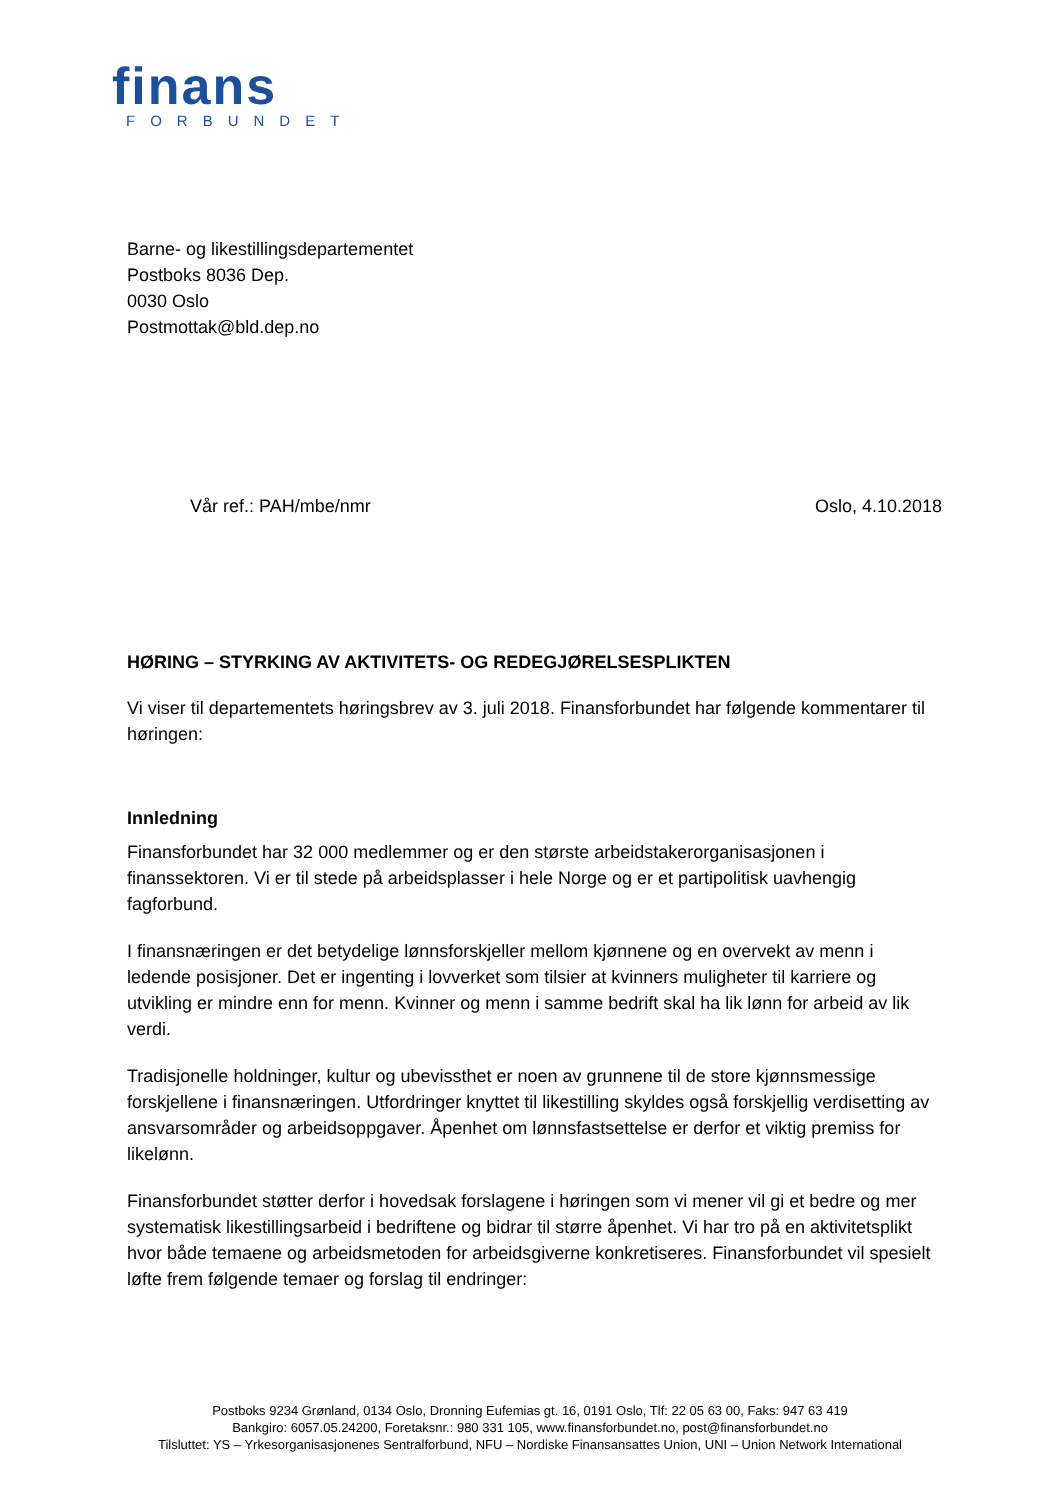finans
FORBUNDET
Barne- og likestillingsdepartementet
Postboks 8036 Dep.
0030 Oslo
Postmottak@bld.dep.no
Vår ref.: PAH/mbe/nmr Oslo, 4.10.2018
HØRING – STYRKING AV AKTIVITETS- OG REDEGJØRELSESPLIKTEN
Vi viser til departementets høringsbrev av 3. juli 2018. Finansforbundet har følgende kommentarer til høringen:
Innledning
Finansforbundet har 32 000 medlemmer og er den største arbeidstakerorganisasjonen i finanssektoren. Vi er til stede på arbeidsplasser i hele Norge og er et partipolitisk uavhengig fagforbund.
I finansnæringen er det betydelige lønnsforskjeller mellom kjønnene og en overvekt av menn i ledende posisjoner. Det er ingenting i lovverket som tilsier at kvinners muligheter til karriere og utvikling er mindre enn for menn. Kvinner og menn i samme bedrift skal ha lik lønn for arbeid av lik verdi.
Tradisjonelle holdninger, kultur og ubevissthet er noen av grunnene til de store kjønnsmessige forskjellene i finansnæringen. Utfordringer knyttet til likestilling skyldes også forskjellig verdisetting av ansvarsområder og arbeidsoppgaver. Åpenhet om lønnsfastsettelse er derfor et viktig premiss for likelønn.
Finansforbundet støtter derfor i hovedsak forslagene i høringen som vi mener vil gi et bedre og mer systematisk likestillingsarbeid i bedriftene og bidrar til større åpenhet. Vi har tro på en aktivitetsplikt hvor både temaene og arbeidsmetoden for arbeidsgiverne konkretiseres. Finansforbundet vil spesielt løfte frem følgende temaer og forslag til endringer:
Postboks 9234 Grønland, 0134 Oslo, Dronning Eufemias gt. 16, 0191 Oslo, Tlf: 22 05 63 00, Faks: 947 63 419
Bankgiro: 6057.05.24200, Foretaksnr.: 980 331 105, www.finansforbundet.no, post@finansforbundet.no
Tilsluttet: YS – Yrkesorganisasjonenes Sentralforbund, NFU – Nordiske Finansansattes Union, UNI – Union Network International